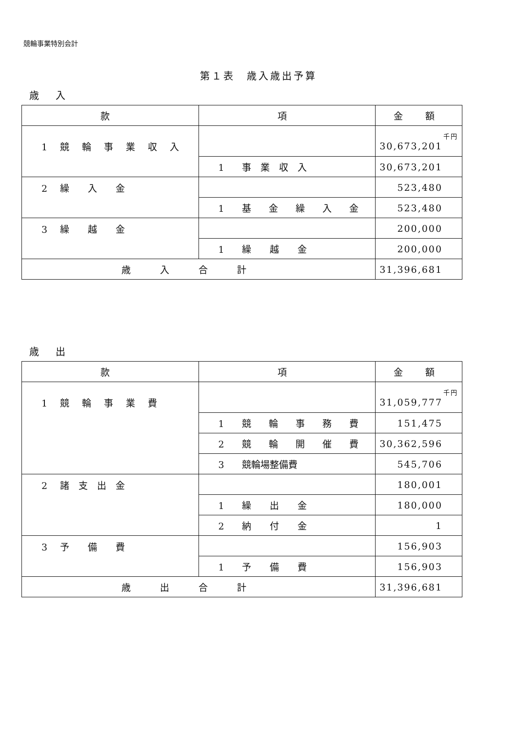競輪事業特別会計
第１表　歳入歳出予算
歳 入
| 款 | 項 | 金 額 |
| --- | --- | --- |
| 1 競 輪 事 業 収 入 | | 千円 30,673,201 |
| | 1 事 業 収 入 | 30,673,201 |
| 2 繰 入 金 | | 523,480 |
| | 1 基 金 繰 入 金 | 523,480 |
| 3 繰 越 金 | | 200,000 |
| | 1 繰 越 金 | 200,000 |
| 歳入合計 | | 31,396,681 |
歳 出
| 款 | 項 | 金 額 |
| --- | --- | --- |
| 1 競 輪 事 業 費 | | 千円 31,059,777 |
| | 1 競 輪 事 務 費 | 151,475 |
| | 2 競 輪 開 催 費 | 30,362,596 |
| | 3 競輪場整備費 | 545,706 |
| 2 諸 支 出 金 | | 180,001 |
| | 1 繰 出 金 | 180,000 |
| | 2 納 付 金 | 1 |
| 3 予 備 費 | | 156,903 |
| | 1 予 備 費 | 156,903 |
| 歳出合計 | | 31,396,681 |